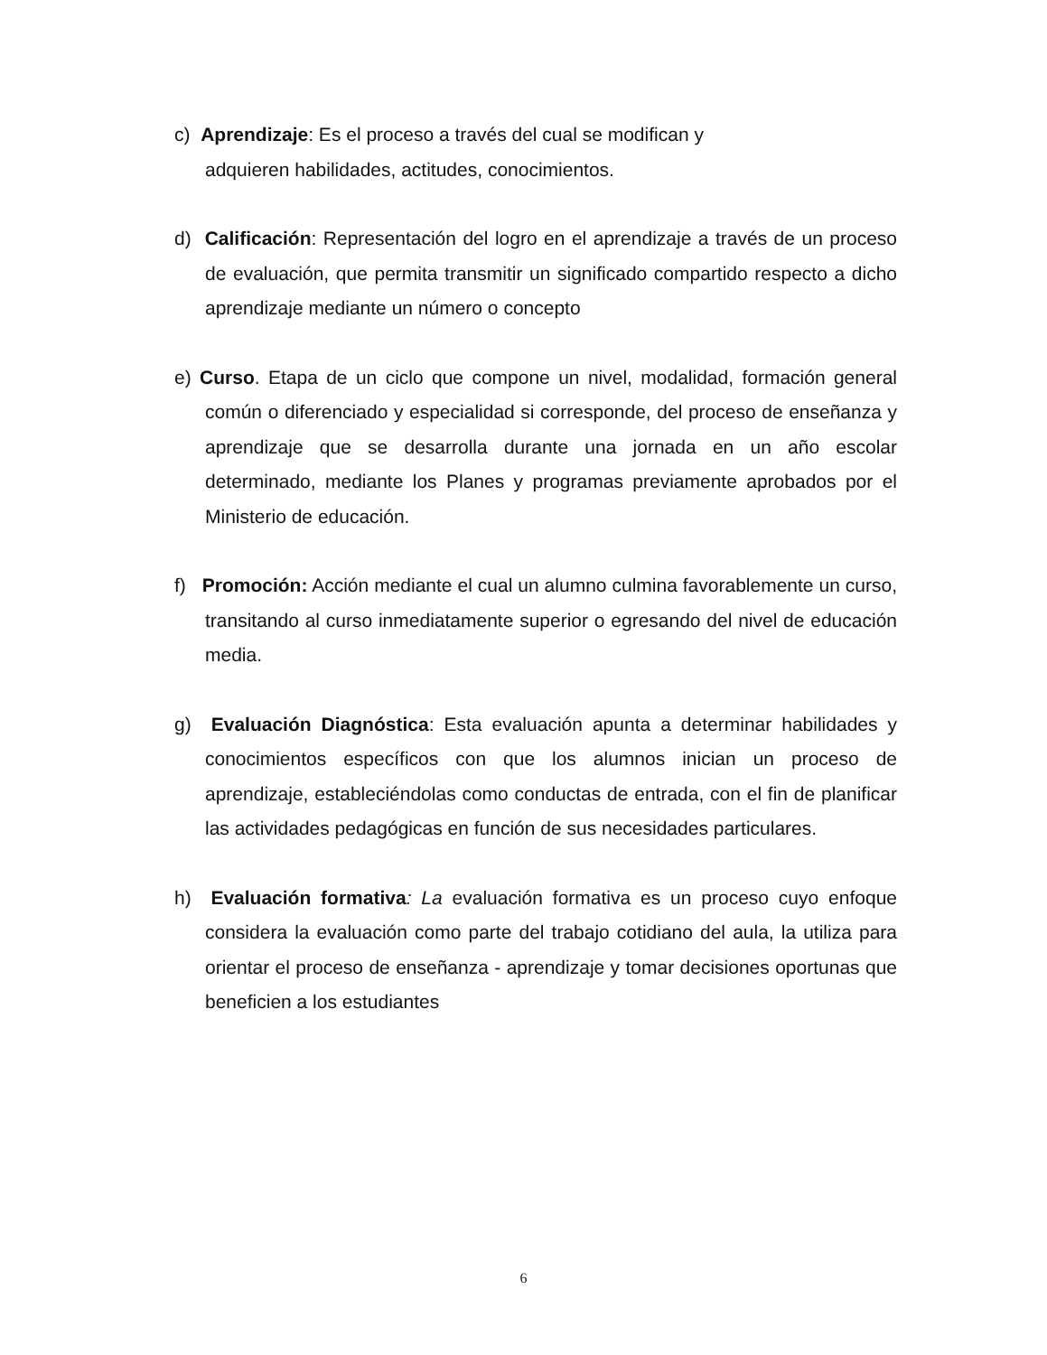c) Aprendizaje: Es el proceso a través del cual se modifican y
adquieren habilidades, actitudes, conocimientos.
d) Calificación: Representación del logro en el aprendizaje a través de un proceso de evaluación, que permita transmitir un significado compartido respecto a dicho aprendizaje mediante un número o concepto
e) Curso. Etapa de un ciclo que compone un nivel, modalidad, formación general común o diferenciado y especialidad si corresponde, del proceso de enseñanza y aprendizaje que se desarrolla durante una jornada en un año escolar determinado, mediante los Planes y programas previamente aprobados por el Ministerio de educación.
f) Promoción: Acción mediante el cual un alumno culmina favorablemente un curso, transitando al curso inmediatamente superior o egresando del nivel de educación media.
g) Evaluación Diagnóstica: Esta evaluación apunta a determinar habilidades y conocimientos específicos con que los alumnos inician un proceso de aprendizaje, estableciéndolas como conductas de entrada, con el fin de planificar las actividades pedagógicas en función de sus necesidades particulares.
h) Evaluación formativa: La evaluación formativa es un proceso cuyo enfoque considera la evaluación como parte del trabajo cotidiano del aula, la utiliza para orientar el proceso de enseñanza - aprendizaje y tomar decisiones oportunas que beneficien a los estudiantes
6